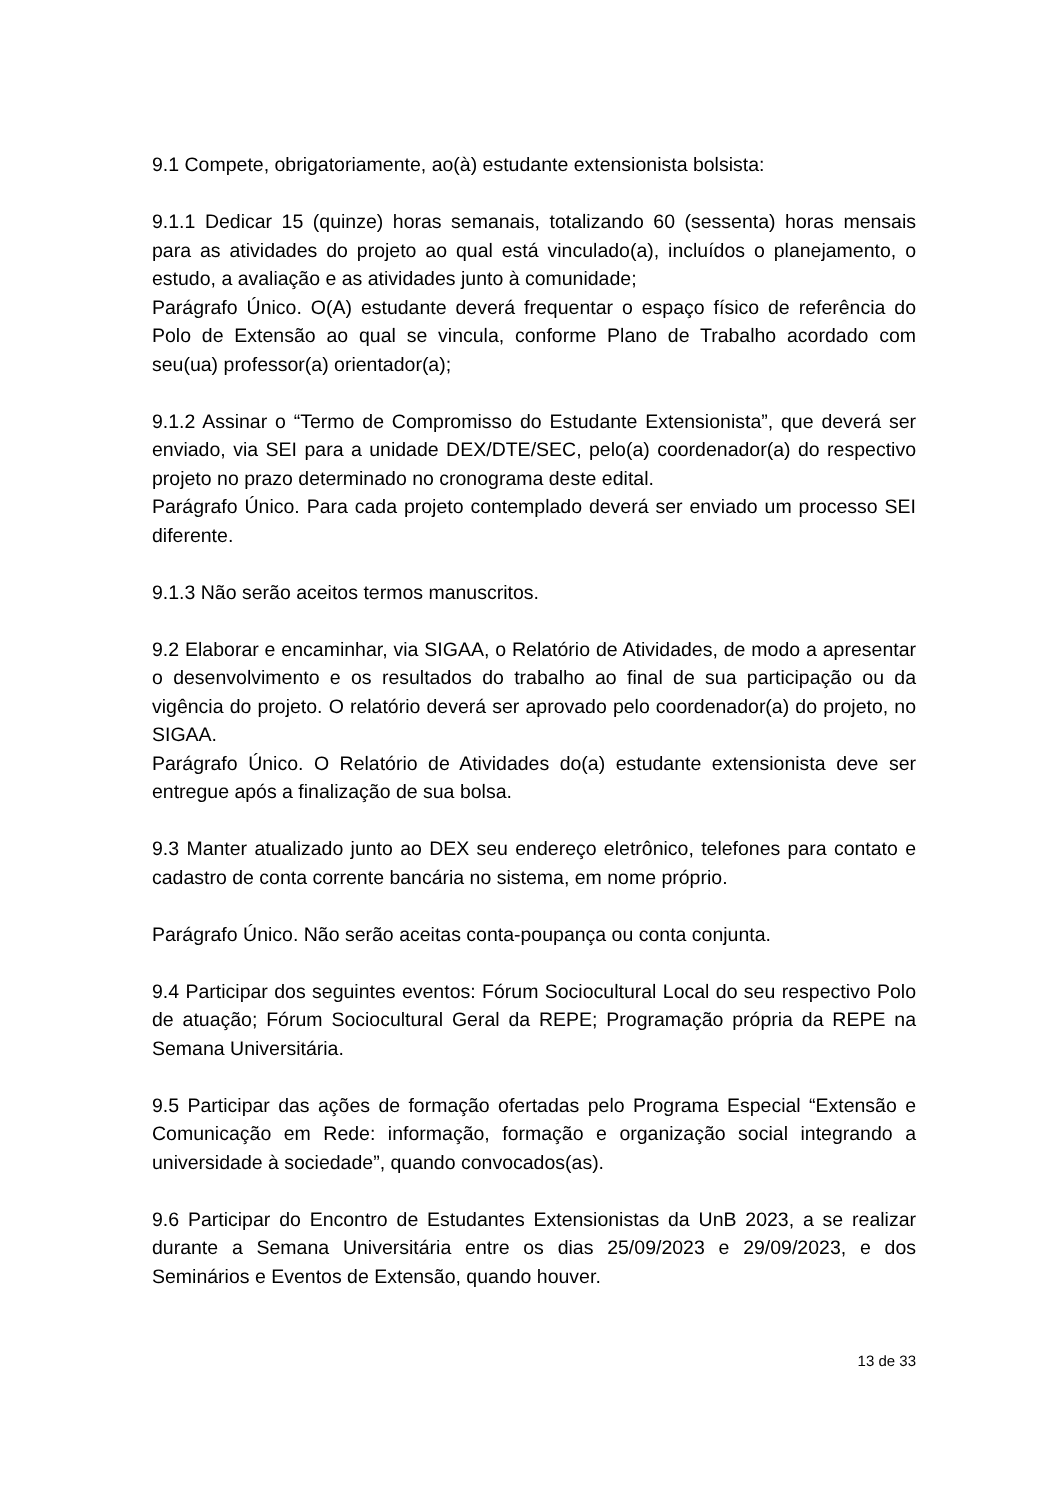9.1 Compete, obrigatoriamente, ao(à) estudante extensionista bolsista:
9.1.1 Dedicar 15 (quinze) horas semanais, totalizando 60 (sessenta) horas mensais para as atividades do projeto ao qual está vinculado(a), incluídos o planejamento, o estudo, a avaliação e as atividades junto à comunidade;
Parágrafo Único. O(A) estudante deverá frequentar o espaço físico de referência do Polo de Extensão ao qual se vincula, conforme Plano de Trabalho acordado com seu(ua) professor(a) orientador(a);
9.1.2 Assinar o “Termo de Compromisso do Estudante Extensionista”, que deverá ser enviado, via SEI para a unidade DEX/DTE/SEC, pelo(a) coordenador(a) do respectivo projeto no prazo determinado no cronograma deste edital.
Parágrafo Único. Para cada projeto contemplado deverá ser enviado um processo SEI diferente.
9.1.3 Não serão aceitos termos manuscritos.
9.2 Elaborar e encaminhar, via SIGAA, o Relatório de Atividades, de modo a apresentar o desenvolvimento e os resultados do trabalho ao final de sua participação ou da vigência do projeto. O relatório deverá ser aprovado pelo coordenador(a) do projeto, no SIGAA.
Parágrafo Único. O Relatório de Atividades do(a) estudante extensionista deve ser entregue após a finalização de sua bolsa.
9.3 Manter atualizado junto ao DEX seu endereço eletrônico, telefones para contato e cadastro de conta corrente bancária no sistema, em nome próprio.
Parágrafo Único. Não serão aceitas conta-poupança ou conta conjunta.
9.4 Participar dos seguintes eventos: Fórum Sociocultural Local do seu respectivo Polo de atuação; Fórum Sociocultural Geral da REPE; Programação própria da REPE na Semana Universitária.
9.5 Participar das ações de formação ofertadas pelo Programa Especial “Extensão e Comunicação em Rede: informação, formação e organização social integrando a universidade à sociedade”, quando convocados(as).
9.6 Participar do Encontro de Estudantes Extensionistas da UnB 2023, a se realizar durante a Semana Universitária entre os dias 25/09/2023 e 29/09/2023, e dos Seminários e Eventos de Extensão, quando houver.
13 de 33